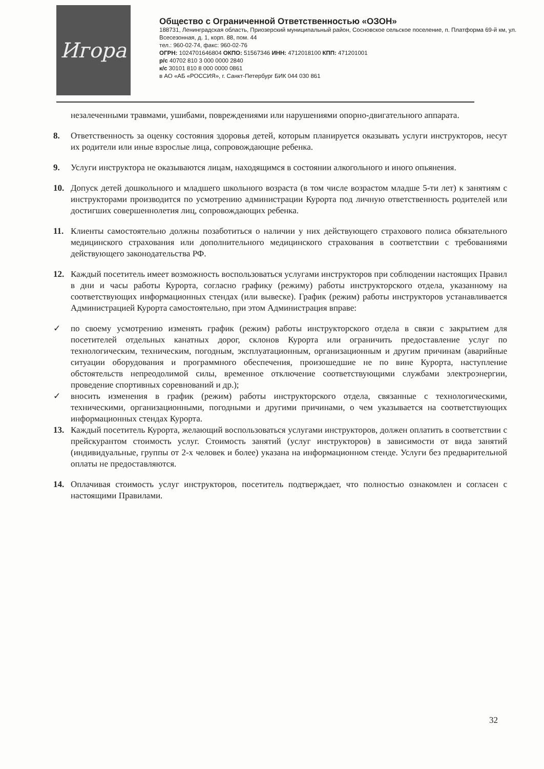Игора
Общество с Ограниченной Ответственностью «ОЗОН»
188731, Ленинградская область, Приозерский муниципальный район, Сосновское сельское поселение, п. Платформа 69-й км, ул. Всесезонная, д. 1, корп. 88, пом. 44
тел.: 960-02-74, факс: 960-02-76
ОГРН: 1024701646804 ОКПО: 51567346 ИНН: 4712018100 КПП: 471201001
р/с 40702 810 3 000 0000 2840
к/с 30101 810 8 000 0000 0861
в АО «АБ «РОССИЯ», г. Санкт-Петербург БИК 044 030 861
незалеченными травмами, ушибами, повреждениями или нарушениями опорно-двигательного аппарата.
8. Ответственность за оценку состояния здоровья детей, которым планируется оказывать услуги инструкторов, несут их родители или иные взрослые лица, сопровождающие ребенка.
9. Услуги инструктора не оказываются лицам, находящимся в состоянии алкогольного и иного опьянения.
10. Допуск детей дошкольного и младшего школьного возраста (в том числе возрастом младше 5-ти лет) к занятиям с инструкторами производится по усмотрению администрации Курорта под личную ответственность родителей или достигших совершеннолетия лиц, сопровождающих ребенка.
11. Клиенты самостоятельно должны позаботиться о наличии у них действующего страхового полиса обязательного медицинского страхования или дополнительного медицинского страхования в соответствии с требованиями действующего законодательства РФ.
12. Каждый посетитель имеет возможность воспользоваться услугами инструкторов при соблюдении настоящих Правил в дни и часы работы Курорта, согласно графику (режиму) работы инструкторского отдела, указанному на соответствующих информационных стендах (или вывеске). График (режим) работы инструкторов устанавливается Администрацией Курорта самостоятельно, при этом Администрация вправе:
✓ по своему усмотрению изменять график (режим) работы инструкторского отдела в связи с закрытием для посетителей отдельных канатных дорог, склонов Курорта или ограничить предоставление услуг по технологическим, техническим, погодным, эксплуатационным, организационным и другим причинам (аварийные ситуации оборудования и программного обеспечения, произошедшие не по вине Курорта, наступление обстоятельств непреодолимой силы, временное отключение соответствующими службами электроэнергии, проведение спортивных соревнований и др.);
✓ вносить изменения в график (режим) работы инструкторского отдела, связанные с технологическими, техническими, организационными, погодными и другими причинами, о чем указывается на соответствующих информационных стендах Курорта.
13. Каждый посетитель Курорта, желающий воспользоваться услугами инструкторов, должен оплатить в соответствии с прейскурантом стоимость услуг. Стоимость занятий (услуг инструкторов) в зависимости от вида занятий (индивидуальные, группы от 2-х человек и более) указана на информационном стенде. Услуги без предварительной оплаты не предоставляются.
14. Оплачивая стоимость услуг инструкторов, посетитель подтверждает, что полностью ознакомлен и согласен с настоящими Правилами.
32